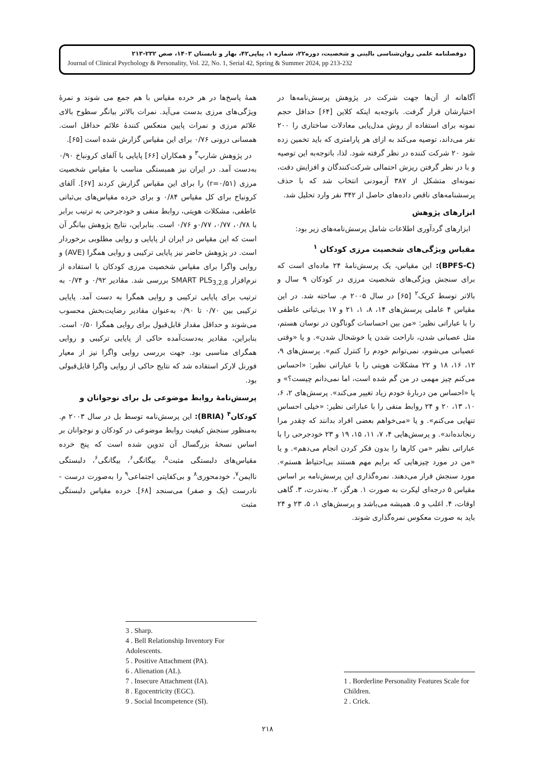دوفصلنامه علمی روان‌شناسی بالینی و شخصیت، دوره۲۲، شماره ۱، پیاپی۴۲، بهار و تابستان ۱۴۰۳، صص ۲۳۲-۲۱۳
Journal of Clinical Psychology & Personality, Vol. 22, No. 1, Serial 42, Spring & Summer 2024, pp 213-232
آگاهانه از آن‌ها جهت شرکت در پژوهش پرسش‌نامه‌ها در اختیارشان قرار گرفت. باتوجه‌به اینکه کلاین [۶۴] حداقل حجم نمونه برای استفاده از روش مدل‌یابی معادلات ساختاری را ۲۰۰ نفر می‌داند، توصیه می‌کند به ازای هر پارامتری که باید تخمین زده شود ۲۰ شرکت کننده در نظر گرفته شود. لذا، باتوجه‌به این توصیه و با در نظر گرفتن ریزش احتمالی شرکت‌کنندگان و افزایش دقت، نمونه‌ای متشکل از ۳۸۷ آزمودنی انتخاب شد که با حذف پرسشنامه‌های ناقص داده‌های حاصل از ۳۴۲ نفر وارد تحلیل شد.
ابزارهای پژوهش
ابزارهای گردآوری اطلاعات شامل پرسش‌نامه‌های زیر بود:
مقیاس ویژگی‌های شخصیت مرزی کودکان <sup>۱</sup>
(BPFS-C): این مقیاس، یک پرسش‌نامۀ ۲۴ ماده‌ای است که برای سنجش ویژگی‌های شخصیت مرزی در کودکان ۹ سال و بالاتر توسط کریک<sup>۲</sup> [۶۵] در سال ۲۰۰۵ م. ساخته شد. در این مقیاس ۴ عاملی پرسش‌های ۱۴، ۸، ۱، ۲۱ و ۱۷ بی‌ثباتی عاطفی را با عباراتی نظیر: «من بین احساسات گوناگون در نوسان هستم، مثل عصبانی شدن، ناراحت شدن یا خوشحال شدن». و یا «وقتی عصبانی می‌شوم، نمی‌توانم خودم را کنترل کنم». پرسش‌های ۹، ۱۲، ۱۶، ۱۸ و ۲۲ مشکلات هویتی را با عباراتی نظیر: «احساس می‌کنم چیز مهمی در من گم شده است، اما نمی‌دانم چیست؟» و یا «احساس من دربارۀ خودم زیاد تغییر می‌کند». پرسش‌های ۲، ۶، ۱۰، ۱۳، ۲۰ و ۲۴ روابط منفی را با عباراتی نظیر: «خیلی احساس تنهایی می‌کنم». و یا «می‌خواهم بعضی افراد بدانند که چقدر مرا رنجانده‌اند». و پرسش‌هایی ۴، ۷، ۱۱، ۱۵، ۱۹ و ۲۳ خودجرحی را با عباراتی نظیر «من کارها را بدون فکر کردن انجام می‌دهم». و یا «من در مورد چیزهایی که برایم مهم هستند بی‌احتیاط هستم». مورد سنجش قرار می‌دهند. نمره‌گذاری این پرسش‌نامه بر اساس مقیاس ۵ درجه‌ای لیکرت به صورت ۱. هرگز، ۲. به‌ندرت، ۳. گاهی اوقات، ۴. اغلب و ۵. همیشه می‌باشد و پرسش‌های ۱، ۵، ۲۳ و ۲۴ باید به صورت معکوس نمره‌گذاری شوند.
1 . Borderline Personality Features Scale for Children.
2 . Crick.
همۀ پاسخ‌ها در هر خرده مقیاس با هم جمع می شوند و نمرۀ ویژگی‌های مرزی بدست می‌آید. نمرات بالاتر بیانگر سطوح بالای علائم مرزی و نمرات پایین منعکس کنندۀ علائم حداقل است. همسانی درونی ۰/۷۶ برای این مقیاس گزارش شده است [۶۵].
در پژوهش شارپ<sup>۳</sup> و همکاران [۶۶] پایایی با آلفای کرونباخ ۰/۹۰ به‌دست آمد. در ایران نیز همبستگی مناسب با مقیاس شخصیت مرزی (r=۰/۵۱) را برای این مقیاس گزارش کردند [۶۷]. آلفای کرونباخ برای کل مقیاس ۰/۸۴ و برای خرده مقیاس‌های بی‌ثباتی عاطفی، مشکلات هویتی، روابط منفی و خودجرحی به ترتیب برابر با ۰/۷۸، ۰/۷۷، ۰/۷۷و ۰/۷۶ است. بنابراین، نتایج پژوهش بیانگر آن است که این مقیاس در ایران از پایایی و روایی مطلوبی برخوردار است. در پژوهش حاضر نیز پایایی ترکیبی و روایی همگرا (AVE) و روایی واگرا برای مقیاس شخصیت مرزی کودکان با استفاده از نرم‌افزار SMART PLS<sub>3,2,8</sub> بررسی شد. مقادیر ۰/۹۲ و ۰/۷۴ به ترتیب برای پایایی ترکیبی و روایی همگرا به دست آمد. پایایی ترکیبی بین ۰/۷۰ تا ۰/۹۰ به‌عنوان مقادیر رضایت‌بخش محسوب می‌شوند و حداقل مقدار قابل‌قبول برای روایی همگرا ۰/۵۰ است. بنابراین، مقادیر به‌دست‌آمده حاکی از پایایی ترکیبی و روایی همگرای مناسبی بود. جهت بررسی روایی واگرا نیز از معیار فورنل لارکر استفاده شد که نتایج حاکی از روایی واگرا قابل‌قبولی بود.
پرسش‌نامۀ روابط موضوعی بل برای نوجوانان و
کودکان<sup>۴</sup> (BRIA): این پرسش‌نامه توسط بل در سال ۲۰۰۳ م. به‌منظور سنجش کیفیت روابط موضوعی در کودکان و نوجوانان بر اساس نسخۀ بزرگسال آن تدوین شده است که پنج خرده مقیاس‌های دلبستگی مثبت<sup>۵</sup>، بیگانگی<sup>۶</sup>، بیگانگی<sup>۶</sup>، دلبستگی ناایمن<sup>۷</sup>، خودمحوری<sup>۸</sup> و بی‌کفایتی اجتماعی<sup>۹</sup> را به‌صورت درست - نادرست (یک و صفر) می‌سنجد [۶۸]. خرده مقیاس دلبستگی مثبت
3 . Sharp.
4 . Bell Relationship Inventory For Adolescents.
5 . Positive Attachment (PA).
6 . Alienation (AL).
7 . Insecure Attachment (IA).
8 . Egocentricity (EGC).
9 . Social Incompetence (SI).
۲۱۸